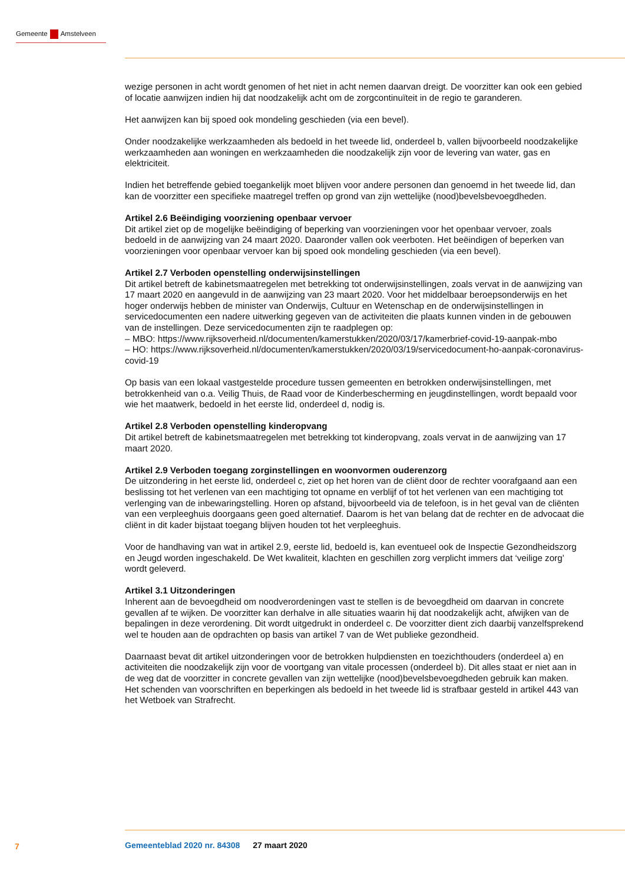Gemeente Amstelveen
wezige personen in acht wordt genomen of het niet in acht nemen daarvan dreigt. De voorzitter kan ook een gebied of locatie aanwijzen indien hij dat noodzakelijk acht om de zorgcontinuïteit in de regio te garanderen.
Het aanwijzen kan bij spoed ook mondeling geschieden (via een bevel).
Onder noodzakelijke werkzaamheden als bedoeld in het tweede lid, onderdeel b, vallen bijvoorbeeld noodzakelijke werkzaamheden aan woningen en werkzaamheden die noodzakelijk zijn voor de levering van water, gas en elektriciteit.
Indien het betreffende gebied toegankelijk moet blijven voor andere personen dan genoemd in het tweede lid, dan kan de voorzitter een specifieke maatregel treffen op grond van zijn wettelijke (nood)bevelsbevoegdheden.
Artikel 2.6 Beëindiging voorziening openbaar vervoer
Dit artikel ziet op de mogelijke beëindiging of beperking van voorzieningen voor het openbaar vervoer, zoals bedoeld in de aanwijzing van 24 maart 2020. Daaronder vallen ook veerboten. Het beëindigen of beperken van voorzieningen voor openbaar vervoer kan bij spoed ook mondeling geschieden (via een bevel).
Artikel 2.7 Verboden openstelling onderwijsinstellingen
Dit artikel betreft de kabinetsmaatregelen met betrekking tot onderwijsinstellingen, zoals vervat in de aanwijzing van 17 maart 2020 en aangevuld in de aanwijzing van 23 maart 2020. Voor het middelbaar beroepsonderwijs en het hoger onderwijs hebben de minister van Onderwijs, Cultuur en Wetenschap en de onderwijsinstellingen in servicedocumenten een nadere uitwerking gegeven van de activiteiten die plaats kunnen vinden in de gebouwen van de instellingen. Deze servicedocumenten zijn te raadplegen op:
– MBO: https://www.rijksoverheid.nl/documenten/kamerstukken/2020/03/17/kamerbrief-covid-19-aanpak-mbo
– HO: https://www.rijksoverheid.nl/documenten/kamerstukken/2020/03/19/servicedocument-ho-aanpak-coronavirus-covid-19
Op basis van een lokaal vastgestelde procedure tussen gemeenten en betrokken onderwijsinstellingen, met betrokkenheid van o.a. Veilig Thuis, de Raad voor de Kinderbescherming en jeugdinstellingen, wordt bepaald voor wie het maatwerk, bedoeld in het eerste lid, onderdeel d, nodig is.
Artikel 2.8 Verboden openstelling kinderopvang
Dit artikel betreft de kabinetsmaatregelen met betrekking tot kinderopvang, zoals vervat in de aanwijzing van 17 maart 2020.
Artikel 2.9 Verboden toegang zorginstellingen en woonvormen ouderenzorg
De uitzondering in het eerste lid, onderdeel c, ziet op het horen van de cliënt door de rechter voorafgaand aan een beslissing tot het verlenen van een machtiging tot opname en verblijf of tot het verlenen van een machtiging tot verlenging van de inbewaringstelling. Horen op afstand, bijvoorbeeld via de telefoon, is in het geval van de cliënten van een verpleeghuis doorgaans geen goed alternatief. Daarom is het van belang dat de rechter en de advocaat die cliënt in dit kader bijstaat toegang blijven houden tot het verpleeghuis.
Voor de handhaving van wat in artikel 2.9, eerste lid, bedoeld is, kan eventueel ook de Inspectie Gezondheidszorg en Jeugd worden ingeschakeld. De Wet kwaliteit, klachten en geschillen zorg verplicht immers dat ‘veilige zorg’ wordt geleverd.
Artikel 3.1 Uitzonderingen
Inherent aan de bevoegdheid om noodverordeningen vast te stellen is de bevoegdheid om daarvan in concrete gevallen af te wijken. De voorzitter kan derhalve in alle situaties waarin hij dat noodzakelijk acht, afwijken van de bepalingen in deze verordening. Dit wordt uitgedrukt in onderdeel c. De voorzitter dient zich daarbij vanzelfsprekend wel te houden aan de opdrachten op basis van artikel 7 van de Wet publieke gezondheid.
Daarnaast bevat dit artikel uitzonderingen voor de betrokken hulpdiensten en toezichthouders (onderdeel a) en activiteiten die noodzakelijk zijn voor de voortgang van vitale processen (onderdeel b). Dit alles staat er niet aan in de weg dat de voorzitter in concrete gevallen van zijn wettelijke (nood)bevelsbevoegdheden gebruik kan maken.
Het schenden van voorschriften en beperkingen als bedoeld in het tweede lid is strafbaar gesteld in artikel 443 van het Wetboek van Strafrecht.
7
Gemeenteblad 2020 nr. 84308 27 maart 2020